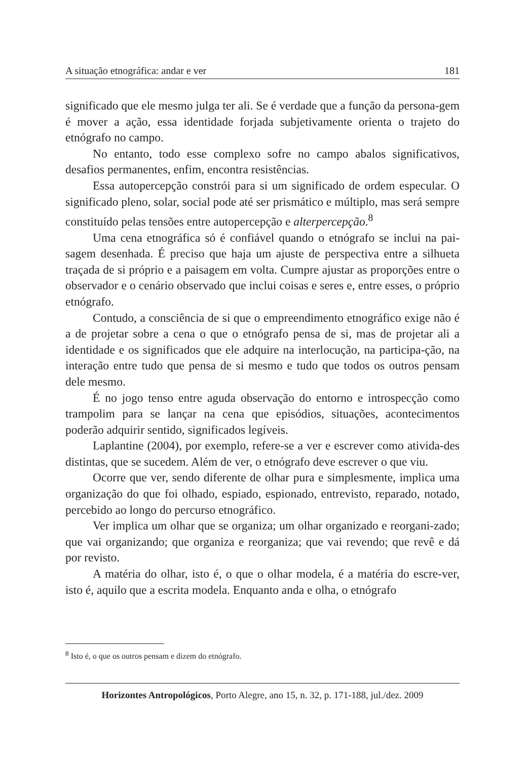A situação etnográfica: andar e ver 181
significado que ele mesmo julga ter ali. Se é verdade que a função da persona-gem é mover a ação, essa identidade forjada subjetivamente orienta o trajeto do etnógrafo no campo.
No entanto, todo esse complexo sofre no campo abalos significativos, desafios permanentes, enfim, encontra resistências.
Essa autopercepção constrói para si um significado de ordem especular. O significado pleno, solar, social pode até ser prismático e múltiplo, mas será sempre constituído pelas tensões entre autopercepção e alterpercepção.<sup>8</sup>
Uma cena etnográfica só é confiável quando o etnógrafo se inclui na pai-sagem desenhada. É preciso que haja um ajuste de perspectiva entre a silhueta traçada de si próprio e a paisagem em volta. Cumpre ajustar as proporções entre o observador e o cenário observado que inclui coisas e seres e, entre esses, o próprio etnógrafo.
Contudo, a consciência de si que o empreendimento etnográfico exige não é a de projetar sobre a cena o que o etnógrafo pensa de si, mas de projetar ali a identidade e os significados que ele adquire na interlocução, na participa-ção, na interação entre tudo que pensa de si mesmo e tudo que todos os outros pensam dele mesmo.
É no jogo tenso entre aguda observação do entorno e introspecção como trampolim para se lançar na cena que episódios, situações, acontecimentos poderão adquirir sentido, significados legíveis.
Laplantine (2004), por exemplo, refere-se a ver e escrever como ativida-des distintas, que se sucedem. Além de ver, o etnógrafo deve escrever o que viu.
Ocorre que ver, sendo diferente de olhar pura e simplesmente, implica uma organização do que foi olhado, espiado, espionado, entrevisto, reparado, notado, percebido ao longo do percurso etnográfico.
Ver implica um olhar que se organiza; um olhar organizado e reorgani-zado; que vai organizando; que organiza e reorganiza; que vai revendo; que revê e dá por revisto.
A matéria do olhar, isto é, o que o olhar modela, é a matéria do escre-ver, isto é, aquilo que a escrita modela. Enquanto anda e olha, o etnógrafo
<sup>8</sup> Isto é, o que os outros pensam e dizem do etnógrafo.
Horizontes Antropológicos, Porto Alegre, ano 15, n. 32, p. 171-188, jul./dez. 2009